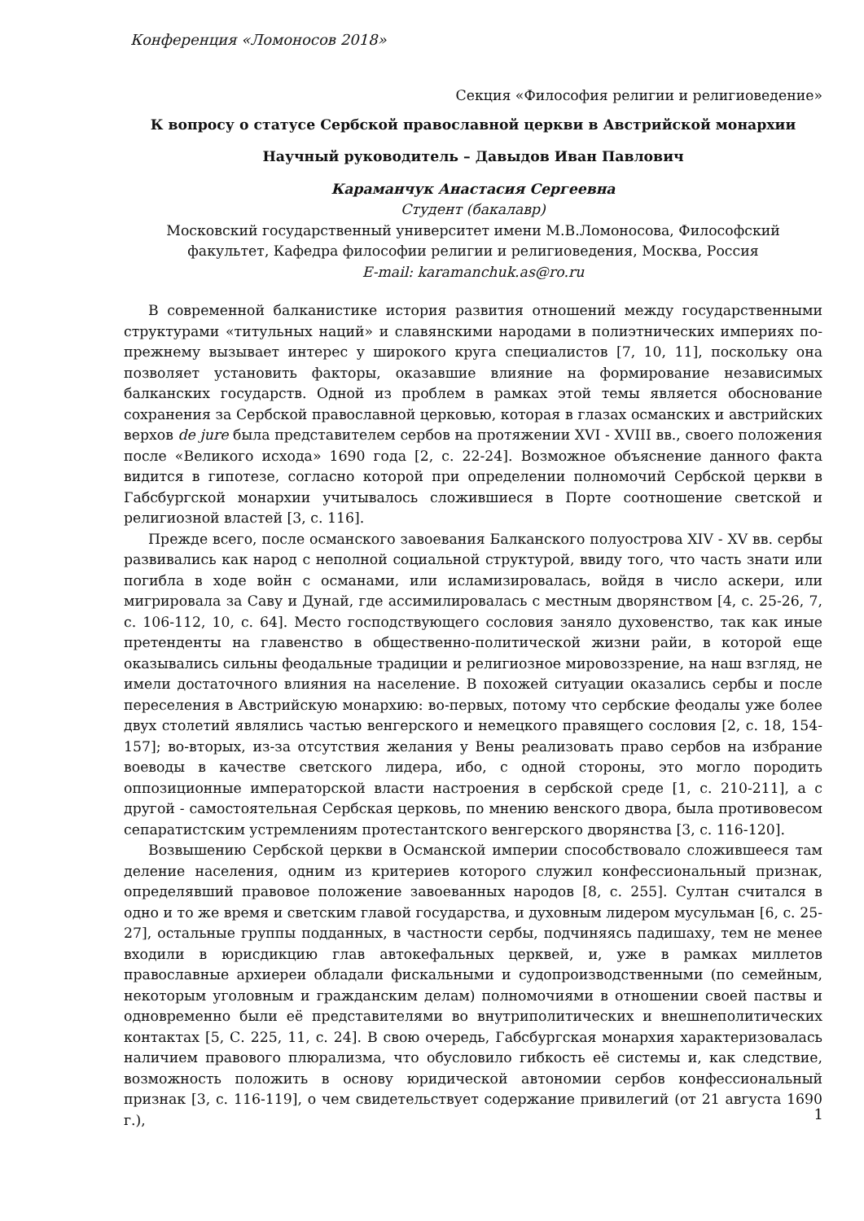Конференция «Ломоносов 2018»
Секция «Философия религии и религиоведение»
К вопросу о статусе Сербской православной церкви в Австрийской монархии
Научный руководитель – Давыдов Иван Павлович
Караманчук Анастасия Сергеевна
Студент (бакалавр)
Московский государственный университет имени М.В.Ломоносова, Философский факультет, Кафедра философии религии и религиоведения, Москва, Россия
E-mail: karamanchuk.as@ro.ru
В современной балканистике история развития отношений между государственными структурами «титульных наций» и славянскими народами в полиэтнических империях по-прежнему вызывает интерес у широкого круга специалистов [7, 10, 11], поскольку она позволяет установить факторы, оказавшие влияние на формирование независимых балканских государств. Одной из проблем в рамках этой темы является обоснование сохранения за Сербской православной церковью, которая в глазах османских и австрийских верхов de jure была представителем сербов на протяжении XVI - XVIII вв., своего положения после «Великого исхода» 1690 года [2, с. 22-24]. Возможное объяснение данного факта видится в гипотезе, согласно которой при определении полномочий Сербской церкви в Габсбургской монархии учитывалось сложившиеся в Порте соотношение светской и религиозной властей [3, с. 116].
Прежде всего, после османского завоевания Балканского полуострова XIV - XV вв. сербы развивались как народ с неполной социальной структурой, ввиду того, что часть знати или погибла в ходе войн с османами, или исламизировалась, войдя в число аскери, или мигрировала за Саву и Дунай, где ассимилировалась с местным дворянством [4, с. 25-26, 7, с. 106-112, 10, с. 64]. Место господствующего сословия заняло духовенство, так как иные претенденты на главенство в общественно-политической жизни райи, в которой еще оказывались сильны феодальные традиции и религиозное мировоззрение, на наш взгляд, не имели достаточного влияния на население. В похожей ситуации оказались сербы и после переселения в Австрийскую монархию: во-первых, потому что сербские феодалы уже более двух столетий являлись частью венгерского и немецкого правящего сословия [2, с. 18, 154-157]; во-вторых, из-за отсутствия желания у Вены реализовать право сербов на избрание воеводы в качестве светского лидера, ибо, с одной стороны, это могло породить оппозиционные императорской власти настроения в сербской среде [1, с. 210-211], а с другой - самостоятельная Сербская церковь, по мнению венского двора, была противовесом сепаратистским устремлениям протестантского венгерского дворянства [3, с. 116-120].
Возвышению Сербской церкви в Османской империи способствовало сложившееся там деление населения, одним из критериев которого служил конфессиональный признак, определявший правовое положение завоеванных народов [8, с. 255]. Султан считался в одно и то же время и светским главой государства, и духовным лидером мусульман [6, с. 25-27], остальные группы подданных, в частности сербы, подчиняясь падишаху, тем не менее входили в юрисдикцию глав автокефальных церквей, и, уже в рамках миллетов православные архиереи обладали фискальными и судопроизводственными (по семейным, некоторым уголовным и гражданским делам) полномочиями в отношении своей паствы и одновременно были её представителями во внутриполитических и внешнеполитических контактах [5, С. 225, 11, с. 24]. В свою очередь, Габсбургская монархия характеризовалась наличием правового плюрализма, что обусловило гибкость её системы и, как следствие, возможность положить в основу юридической автономии сербов конфессиональный признак [3, с. 116-119], о чем свидетельствует содержание привилегий (от 21 августа 1690 г.),
1